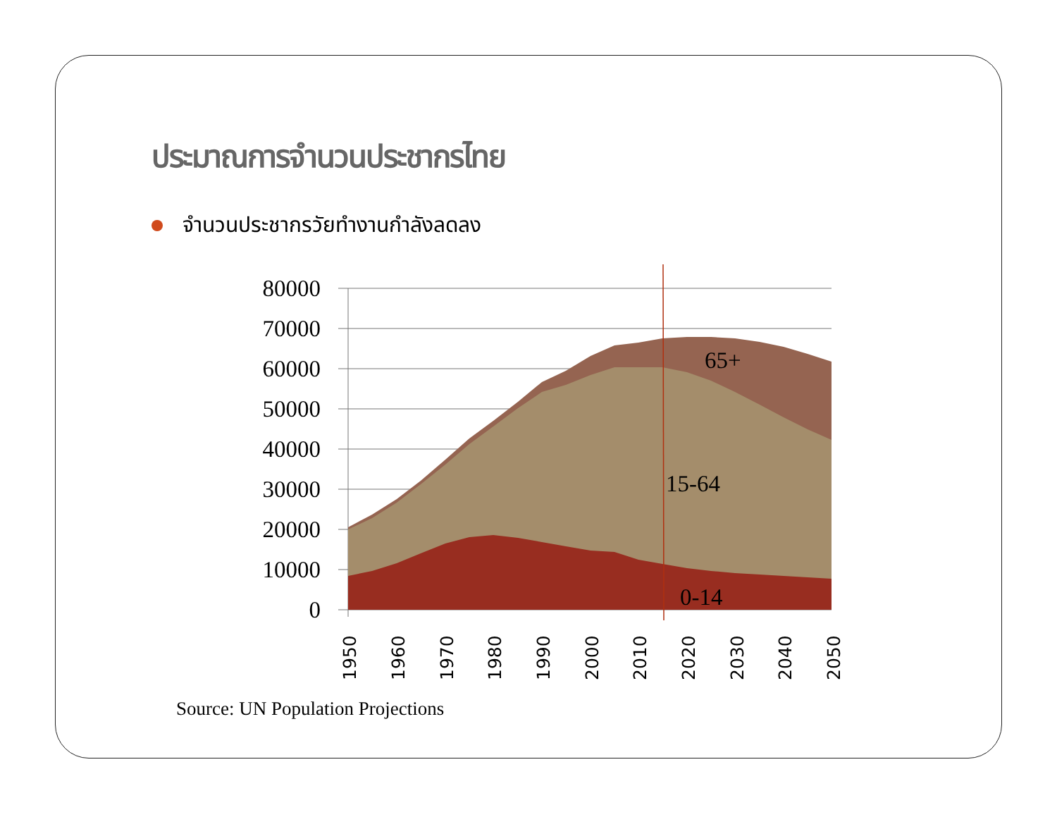ประมาณการจำนวนประชากรไทย
จำนวนประชากรวัยทำงานกำลังลดลง
80000
70000
60000
50000
40000
30000
20000
10000
0
65+
15-64
0-14
1950
1960
1970
1980
1990
2000
2010
2020
2030
2040
2050
Source: UN Population Projections